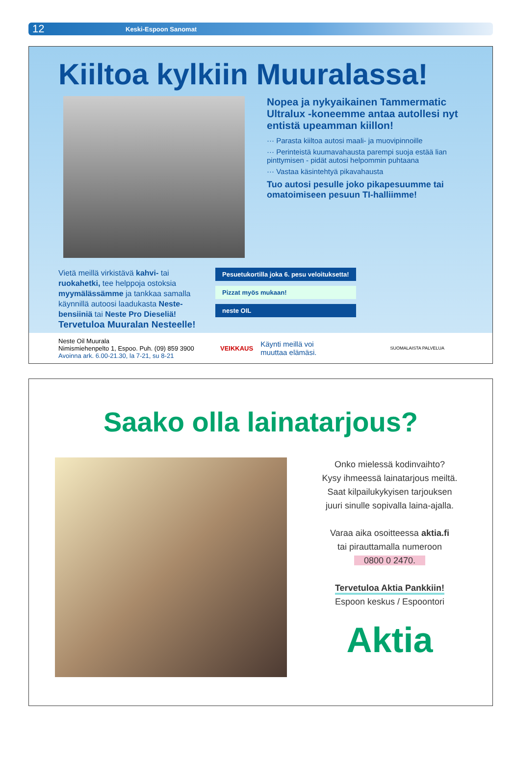12 Keski-Espoon Sanomat
Kiiltoa kylkiin Muuralassa!
Nopea ja nykyaikainen Tammermatic Ultralux -koneemme antaa autollesi nyt entistä upeamman kiillon!
··· Parasta kiiltoa autosi maali- ja muovipinnoille
··· Perinteistä kuumavahausta parempi suoja estää lian pinttymisen - pidät autosi helpommin puhtaana
··· Vastaa käsintehtyä pikavahausta
Tuo autosi pesulle joko pikapesuumme tai omatoimiseen pesuun TI-halliimme!
Vietä meillä virkistävä kahvi- tai ruokahetki, tee helppoja ostoksia myymälässämme ja tankkaa samalla käynnillä autoosi laadukasta Neste-bensiiniä tai Neste Pro Dieseliä!
Tervetuloa Muuralan Nesteelle!
Pesuetukortilla joka 6. pesu veloituksetta!
Pizzat myös mukaan!
neste OIL
Neste Oil Muurala
Nimismiehenpelto 1, Espoo. Puh. (09) 859 3900
Avoinna ark. 6.00-21.30, la 7-21, su 8-21
VEIKKAUS
Käynti meillä voi
muuttaa elämäsi.
SUOMALAISTA PALVELUA
Saako olla lainatarjous?
Onko mielessä kodinvaihto?
Kysy ihmeessä lainatarjous meiltä.
Saat kilpailukykyisen tarjouksen
juuri sinulle sopivalla laina-ajalla.
Varaa aika osoitteessa aktia.fi
tai pirauttamalla numeroon
0800 0 2470.
Tervetuloa Aktia Pankkiin!
Espoon keskus / Espoontori
Aktia